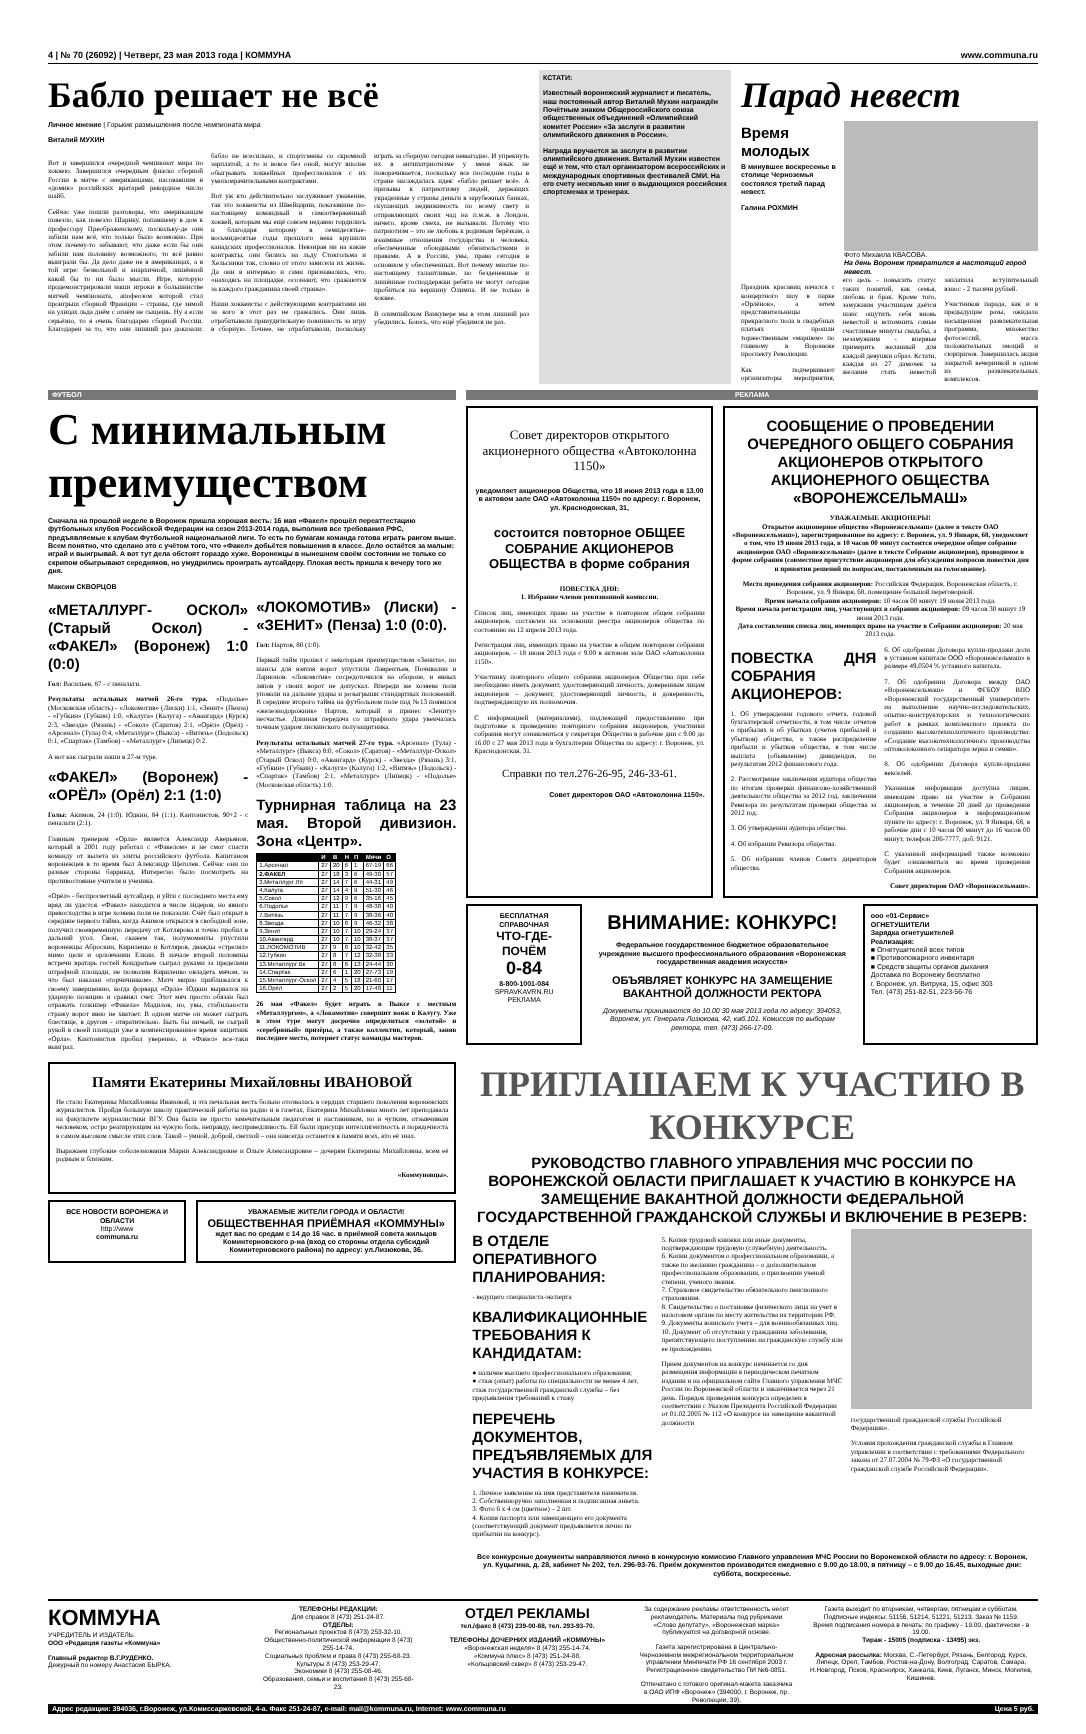4 | № 70 (26092) | Четверг, 23 мая 2013 года | КОММУНА www.communa.ru
Бабло решает не всё
Личное мнение | Горькие размышления после чемпионата мира
Виталий МУХИН
Вот и завершился очередной чемпионат мира по хоккею. Завершился очередным фиаско сборной России в матче с американцами, насовавшим в «домик» российских вратарей рекордное число шайб.
Сейчас уже пошли разговоры, что американцам повезло, как повезло Шарику, попавшему в дом к профессору Преображенскому, поскольку-де они забили нам всё, что только было возможно. При этом почему-то забывают, что даже если бы они забили нам половину возможного, то всё равно выиграли бы. Да дело даже не в американцах, а в той игре: безвольной и анархичной, лишённой какой бы то ни было мысли. Игре, которую продемонстрировали наши игроки в большинстве матчей чемпионата, апофеозом которой стал проигрыш сборной Франции – страны, где зимой на улицах льда днём с огнём не сыщешь. Ну а если серьёзно, то я очень благодарен сборной России. Благодарен за то, что они лишний раз доказали: бабло не всесильно, и спортсмены со скромной зарплатой, а то и вовсе без оной, могут вполне обыгрывать хоккейных профессионалов с их умопомрачительными контрактами.
Вот уж кто действительно заслуживает уважение, так это хоккеисты из Швейцарии, показавшие по-настоящему командный и самоотверженный хоккей, которым мы ещё совсем недавно гордились и благодаря которому в семидесятые-восьмидесятые годы прошлого века крушили канадских профессионалов. Невзирая ни на какие контракты, они бились на льду Стокгольма и Хельсинки так, словно от этого зависела их жизнь. Да они в интервью и сами признавались, что, «находясь на площадке, осознают, что сражаются за каждого гражданина своей страны».
Наши хоккеисты с действующими контрактами ни за кого в этот раз не сражались. Они лишь отрабатывали принудительную повинность за игру в сборную. Точнее, не отрабатывали, поскольку играть за сборную сегодня невыгодно. И упрекнуть их в антипатриотизме у меня язык не поворачивается, поскольку все последние годы в стране насаждалась идея: «бабло решает всё». А призывы к патриотизму людей, держащих украденные у страны деньги в зарубежных банках, скупающих недвижимость по всему свету и отправляющих своих чад на п.м.ж. в Лондон, ничего, кроме смеха, не вызывали. Потому что патриотизм – это не любовь к родимым берёзкам, а взаимные отношения государства и человека, обеспеченные обоюдными обязательствами и правами. А в России, увы, права сегодня в основном у обеспеченных. Вот почему многие по-настоящему талантливые, но безденежные и лишённые господдержки ребята не могут сегодня пробиться на вершину Олимпа. И не только в хоккее.
В олимпийском Ванкувере мы в этом лишний раз убедились. Боюсь, что ещё убедимся не раз.
КСТАТИ:
Известный воронежский журналист и писатель, наш постоянный автор Виталий Мухин награждён Почётным знаком Общероссийского союза общественных объединений «Олимпийский комитет России» «За заслуги в развитии олимпийского движения в России».
Награда вручается за заслуги в развитии олимпийского движения. Виталий Мухин известен ещё и тем, что стал организатором всероссийских и международных спортивных фестивалей СМИ. На его счету несколько книг о выдающихся российских спортсменах и тренерах.
Парад невест
Время молодых
В минувшее воскресенье в столице Черноземья состоялся третий парад невест.
Галина РОХМИН
Фото Михаила КВАСОВА.
На день Воронеж превратился в настоящий город невест.
Праздник красавиц начался с концертного шоу в парке «Орлёнок», а затем представительницы прекрасного пола в свадебных платьях прошли торжественным «маршем» по главному в Воронеже проспекту Революции.
Как подчеркивают организаторы мероприятия, его цель - повысить статус таких понятий, как семья, любовь и брак. Кроме того, замужним участницам даётся шанс ощутить себя вновь невестой и вспомнить самые счастливые минуты свадьбы, а незамужним - впервые примерить желанный для каждой девушки образ. Кстати, каждая из 27 дамочек за желание стать невестой заплатила вступительный взнос - 2 тысячи рублей.
Участников парада, как и в предыдущие разы, ожидала насыщенная развлекательная программа, множество фотосессий, масса положительных эмоций и сюрпризов. Завершилась акция закрытой вечеринкой в одном из развлекательных комплексов.
ФУТБОЛ
С минимальным преимуществом
Сначала на прошлой неделе в Воронеж пришла хорошая весть: 16 мая «Факел» прошёл переаттестацию футбольных клубов Российской Федерации на сезон 2013-2014 года, выполнив все требования РФС, предъявляемые к клубам Футбольной национальной лиги. То есть по бумагам команда готова играть рангом выше. Всем понятно, что сделано это с учётом того, что «Факел» добьётся повышения в классе. Дело остаётся за малым: играй и выигрывай. А вот тут дела обстоят гораздо хуже. Воронежцы в нынешнем своём состоянии не только со скрипом обыгрывают середняков, но умудрились проиграть аутсайдеру. Плохая весть пришла к вечеру того же дня.
Максим СКВОРЦОВ
«МЕТАЛЛУРГ- ОСКОЛ» (Старый Оскол) - «ФАКЕЛ» (Воронеж) 1:0 (0:0)
Гол: Васильев, 87 - с пенальти.
Результаты остальных матчей 26-го тура. «Подолье» (Московская область) - «Локомотив» (Лиски) 1:1, «Зенит» (Пенза) - «Губкин» (Губкин) 1:0, «Калуга» (Калуга) - «Авангард» (Курск) 2:3, «Звезда» (Рязань) - «Сокол» (Саратов) 2:1, «Орёл» (Орёл) - «Арсенал» (Тула) 0:4, «Металлург» (Выкса) - «Витязь» (Подольск) 0:1, «Спартак» (Тамбов) - «Металлург» (Липецк) 0:2.
А вот как сыграли наши в 27-м туре.
«ФАКЕЛ» (Воронеж) - «ОРЁЛ» (Орёл) 2:1 (1:0)
Голы: Акимов, 24 (1:0). Юдкин, 84 (1:1). Кантонистов, 90+2 - с пенальти (2:1).
Главным тренером «Орла» является Александр Аверьянов, который в 2001 году работал с «Факелом» и не смог спасти команду от вылета из элиты российского футбола. Капитаном воронежцев в то время был Александр Щеголев. Сейчас они по разные стороны баррикад. Интересно было посмотреть на противостояние учителя и ученика.
«Орёл» - беспросветный аутсайдер, и уйти с последнего места ему вряд ли удастся. «Факел» находится в числе лидеров, но явного превосходства в игре хозяева поля не показали. Счёт был открыт в середине первого тайма, когда Акимов открылся в свободной зоне, получил своевременную передачу от Котлярова и точно пробил в дальний угол. Свои, скажем так, полумоменты упустили воронежцы Аброскин, Кириленко и Котляров, дважды «стрелял» мимо цели и орловчанин Елкин. В начале второй половины встречи вратарь гостей Кондратьев сыграл руками за пределами штрафной площади, не позволив Кириленко овладеть мячом, за что был наказан «горчичником». Матч мирно приближался к своему завершению, когда форвард «Орла» Юдкин вырвался на ударную позицию и сравнял счет. Этот мяч просто обязан был отражать голкипер «Факела» Мадилов, но, увы, стабильности стражу ворот явно не хватает. В одном матче он может сыграть блестяще, в другом - отвратительно. Быть бы ничьей, не сыграй рукой в своей площади уже в компенсированное время защитник «Орла». Кантонистов пробил уверенно, и «Факел» все-таки выиграл.
«ЛОКОМОТИВ» (Лиски) - «ЗЕНИТ» (Пенза) 1:0 (0:0).
Гол: Нартов, 80 (1:0).
Первый тайм прошел с некоторым преимуществом «Зенита», но шансы для взятия ворот упустили Лаврентьев, Почивалин и Ларионов. «Локомотив» сосредоточился на обороне, и явных ляпов у своих ворот не допускал. Впереди же хозяева поля уповали на дальние удары и розыгрыши стандартных положений. В середине второго тайма на футбольном поле под №13 появился «железнодорожник» Нартов, который и принес «Зениту» несчастье. Длинная передача со штрафного удара увенчалась точным ударом лискинского полузащитника.
Результаты остальных матчей 27-го тура. «Арсенал» (Тула) - «Металлург» (Выкса) 8:0, «Сокол» (Саратов) - «Металлург-Оскол» (Старый Оскол) 0:0, «Авангард» (Курск) - «Звезда» (Рязань) 3:1, «Губкин» (Губкин) - «Калуга» (Калуга) 1:2, «Витязь» (Подольск) - «Спартак» (Тамбов) 2:1, «Металлург» (Липецк) - «Подолье» (Московская область) 1:0.
Турнирная таблица на 23 мая. Второй дивизион. Зона «Центр».
| | И | В | Н | П | Мячи | О |
| --- | --- | --- | --- | --- | --- | --- |
| 1.Арсенал | 27 | 20 | 6 | 1 | 67-19 | 66 |
| 2.ФАКЕЛ | 27 | 18 | 3 | 6 | 49-30 | 57 |
| 3.Металлург Лп | 27 | 14 | 7 | 6 | 44-31 | 49 |
| 4.Калуга | 27 | 14 | 4 | 9 | 51-30 | 46 |
| 5.Сокол | 27 | 12 | 9 | 6 | 35-16 | 45 |
| 6.Подолье | 27 | 11 | 7 | 9 | 48-38 | 40 |
| 7.Витязь | 27 | 11 | 7 | 9 | 38-36 | 40 |
| 8.Звезда | 27 | 10 | 8 | 9 | 46-32 | 38 |
| 9.Зенит | 27 | 10 | 7 | 10 | 29-24 | 37 |
| 10.Авангард | 27 | 10 | 7 | 10 | 38-37 | 37 |
| 11.ЛОКОМОТИВ | 27 | 9 | 8 | 10 | 32-42 | 35 |
| 12.Губкин | 27 | 8 | 7 | 12 | 32-38 | 33 |
| 13.Металлург Вк | 27 | 8 | 6 | 13 | 24-44 | 30 |
| 14.Спартак | 27 | 6 | 1 | 20 | 27-73 | 19 |
| 15.Металлург-Оскол | 27 | 4 | 5 | 18 | 21-60 | 17 |
| 16.Орёл | 27 | 2 | 5 | 20 | 17-48 | 11 |
26 мая «Факел» будет играть в Выксе с местным «Металлургом», а «Локомотив» совершит вояж в Калугу. Уже в этом туре могут досрочно определиться «золотой» и «серебряный» призёры, а также коллектив, который, заняв последнее место, потеряет статус команды мастеров.
Памяти Екатерины Михайловны ИВАНОВОЙ
Не стало Екатерины Михайловны Ивановой, и эта печальная весть больно отозвалась в сердцах старшего поколения воронежских журналистов. Пройдя большую школу практической работы на радио и в газетах, Екатерина Михайловна много лет преподавала на факультете журналистики ВГУ. Она была не просто замечательным педагогом и наставником, но и чутким, отзывчивым человеком, остро реагирующим на чужую боль, неправду, несправедливость. Ей были присущи интеллигентность и порядочность в самом высоком смысле этих слов. Такой – умной, доброй, светлой – она навсегда останется в памяти всех, кто её знал.
Выражаем глубокие соболезнования Марии Александровне и Ольге Александровне – дочерям Екатерины Михайловны, всем её родным и близким.
«Коммуновцы».
ВСЕ НОВОСТИ ВОРОНЕЖА И ОБЛАСТИ
http://www
communa.ru
УВАЖАЕМЫЕ ЖИТЕЛИ ГОРОДА И ОБЛАСТИ!
ОБЩЕСТВЕННАЯ ПРИЁМНАЯ «КОММУНЫ»
ждет вас по средам с 14 до 16 час. в приёмной совета жильцов Коминтерновского р-на (вход со стороны отдела субсидий Коминтерновского района) по адресу: ул.Лизюкова, 36.
РЕКЛАМА
Совет директоров открытого акционерного общества «Автоколонна 1150»
уведомляет акционеров Общества, что 18 июня 2013 года в 13.00 в актовом зале ОАО «Автоколонна 1150» по адресу: г. Воронеж, ул. Краснодонская, 31,
состоится повторное ОБЩЕЕ СОБРАНИЕ АКЦИОНЕРОВ ОБЩЕСТВА в форме собрания
ПОВЕСТКА ДНЯ:
1. Избрание членов ревизионной комиссии.
Список лиц, имеющих право на участие в повторном общем собрании акционеров, составлен на основании реестра акционеров общества по состоянию на 12 апреля 2013 года.
Регистрация лиц, имеющих право на участие в общем повторном собрании акционеров, – 18 июня 2013 года с 9.00 в актовом зале ОАО «Автоколонна 1150».
Участнику повторного общего собрания акционеров Общества при себе необходимо иметь документ, удостоверяющий личность, доверенным лицам акционеров – документ, удостоверяющий личность, и доверенность, подтверждающую их полномочия.
С информацией (материалами), подлежащей предоставлению при подготовке к проведению повторного собрания акционеров, участники собрания могут ознакомиться у секретаря Общества в рабочие дни с 9.00 до 16.00 с 27 мая 2013 года в бухгалтерии Общества по адресу: г. Воронеж, ул. Краснодонская, 31.
Справки по тел.276-26-95, 246-33-61.
Совет директоров ОАО «Автоколонна 1150».
СООБЩЕНИЕ О ПРОВЕДЕНИИ ОЧЕРЕДНОГО ОБЩЕГО СОБРАНИЯ АКЦИОНЕРОВ ОТКРЫТОГО АКЦИОНЕРНОГО ОБЩЕСТВА «ВОРОНЕЖСЕЛЬМАШ»
УВАЖАЕМЫЕ АКЦИОНЕРЫ!
Открытое акционерное общество «Воронежсельмаш» (далее в тексте ОАО «Воронежсельмаш»), зарегистрированное по адресу: г. Воронеж, ул. 9 Января, 68, уведомляет о том, что 19 июня 2013 года, в 10 часов 00 минут состоится очередное общее собрание акционеров ОАО «Воронежсельмаш» (далее в тексте Собрание акционеров), проводимое в форме собрания (совместное присутствие акционеров для обсуждения вопросов повестки дня и принятия решений по вопросам, поставленным на голосование).
Место проведения собрания акционеров: Российская Федерация, Воронежская область, г. Воронеж, ул. 9 Января, 68, помещение большой переговорной.
Время начала собрания акционеров: 10 часов 00 минут 19 июня 2013 года.
Время начала регистрации лиц, участвующих в собрании акционеров: 09 часов 30 минут 19 июня 2013 года.
Дата составления списка лиц, имеющих право на участие в Собрании акционеров: 20 мая 2013 года.
ПОВЕСТКА ДНЯ СОБРАНИЯ АКЦИОНЕРОВ:
1. Об утверждении годового отчета, годовой бухгалтерской отчетности, в том числе отчетов о прибылях и об убытках (счетов прибылей и убытков) общества, а также распределение прибыли и убытков общества, в том числе выплата (объявление) дивидендов, по результатам 2012 финансового года.
2. Рассмотрение заключения аудитора общества по итогам проверки финансово-хозяйственной деятельности общества за 2012 год, заключения Ревизора по результатам проверки общества за 2012 год.
3. Об утверждении аудитора общества.
4. Об избрании Ревизора общества.
5. Об избрании членов Совета директоров общества.
6. Об одобрении Договора купли-продажи доли в уставном капитале ООО «Воронежсельмаш» в размере 49,0504 % уставного капитала.
7. Об одобрении Договора между ОАО «Воронежсельмаш» и ФГБОУ ВПО «Воронежский государственный университет» на выполнение научно-исследовательских, опытно-конструкторских и технологических работ в рамках комплексного проекта по созданию высокотехнологичного производства: «Создание высокотехнологичного производства оптоволоконного сепаратора зерна и семян».
8. Об одобрении Договора купли-продажи векселей.
Указанная информация доступна лицам, имеющим право на участие в Собрании акционеров, в течение 20 дней до проведения Собрания акционеров в информационном пункте по адресу: г. Воронеж, ул. 9 Января, 68, в рабочие дни с 10 часов 00 минут до 16 часов 00 минут, телефон 206-7777, доб. 9121.
С указанной информацией также возможно будет ознакомиться во время проведения Собрания акционеров.
Совет директоров ОАО «Воронежсельмаш».
БЕСПЛАТНАЯ СПРАВОЧНАЯ
ЧТО-ГДЕ-ПОЧЁМ
0-84
8-800-1001-084
SPRAVKAVRN.RU
РЕКЛАМА
ВНИМАНИЕ: КОНКУРС!
Федеральное государственное бюджетное образовательное учреждение высшего профессионального образования «Воронежская государственная академия искусств»
ОБЪЯВЛЯЕТ КОНКУРС НА ЗАМЕЩЕНИЕ ВАКАНТНОЙ ДОЛЖНОСТИ РЕКТОРА
Документы принимаются до 10.00 30 мая 2013 года по адресу: 394053, Воронеж, ул. Генерала Лизюкова, 42, каб.101. Комиссия по выборам ректора, тел. (473) 266-17-09.
ооо «01-Сервис»
ОГНЕТУШИТЕЛИ
Зарядка огнетушителей
Реализация:
■ Огнетушителей всех типов
■ Противопожарного инвентаря
■ Средств защиты органов дыхания
Доставка по Воронежу бесплатно
г. Воронеж, ул. Витрука, 15, офис 303
Тел. (473) 251-82-51, 223-56-76
ПРИГЛАШАЕМ К УЧАСТИЮ В КОНКУРСЕ
РУКОВОДСТВО ГЛАВНОГО УПРАВЛЕНИЯ МЧС РОССИИ ПО ВОРОНЕЖСКОЙ ОБЛАСТИ ПРИГЛАШАЕТ К УЧАСТИЮ В КОНКУРСЕ НА ЗАМЕЩЕНИЕ ВАКАНТНОЙ ДОЛЖНОСТИ ФЕДЕРАЛЬНОЙ ГОСУДАРСТВЕННОЙ ГРАЖДАНСКОЙ СЛУЖБЫ И ВКЛЮЧЕНИЕ В РЕЗЕРВ:
В ОТДЕЛЕ ОПЕРАТИВНОГО ПЛАНИРОВАНИЯ:
- ведущего специалиста-эксперта
КВАЛИФИКАЦИОННЫЕ ТРЕБОВАНИЯ К КАНДИДАТАМ:
● наличие высшего профессионального образования;
● стаж (опыт) работы по специальности не менее 4 лет, стаж государственной гражданской службы – без предъявления требований к стажу
ПЕРЕЧЕНЬ ДОКУМЕНТОВ, ПРЕДЪЯВЛЯЕМЫХ ДЛЯ УЧАСТИЯ В КОНКУРСЕ:
1. Личное заявление на имя представителя нанимателя.
2. Собственноручно заполненная и подписанная анкета.
3. Фото 6 х 4 см (цветное) – 2 шт.
4. Копия паспорта или замещающего его документа (соответствующий документ предъявляется лично по прибытии на конкурс).
5. Копия трудовой книжки или иные документы, подтверждающие трудовую (служебную) деятельность.
6. Копии документов о профессиональном образовании, а также по желанию гражданина – о дополнительном профессиональном образовании, о присвоении ученой степени, ученого звания.
7. Страховое свидетельство обязательного пенсионного страхования.
8. Свидетельство о постановке физического лица на учет в налоговом органе по месту жительства на территории РФ.
9. Документы воинского учета – для военнообязанных лиц.
10. Документ об отсутствии у гражданина заболевания, препятствующего поступлению на гражданскую службу или ее прохождению.
Прием документов на конкурс начинается со дня размещения информации в периодическом печатном издании и на официальном сайте Главного управления МЧС России по Воронежской области и заканчивается через 21 день. Порядок проведения конкурса определен в соответствии с Указом Президента Российской Федерации от 01.02.2005 № 112 «О конкурсе на замещение вакантной должности
государственной гражданской службы Российской Федерации».
Условия прохождения гражданской службы в Главном управлении в соответствии с требованиями Федерального закона от 27.07.2004 № 79-ФЗ «О государственной гражданской службе Российской Федерации».
Все конкурсные документы направляются лично в конкурсную комиссию Главного управления МЧС России по Воронежской области по адресу: г. Воронеж, ул. Куцыгина, д. 28, кабинет № 202, тел. 296-93-76. Приём документов производится ежедневно с 9.00 до 18.00, в пятницу – с 9.00 до 16.45, выходные дни: суббота, воскресенье.
КОММУНА
УЧРЕДИТЕЛЬ И ИЗДАТЕЛЬ:
ООО «Редакция газеты «Коммуна»
Главный редактор В.Г.РУДЕНКО.
Дежурный по номеру Анастасия БЫРКА.
ТЕЛЕФОНЫ РЕДАКЦИИ:
Для справок 8 (473) 251-24-87.
ОТДЕЛЫ:
Региональных проектов 8 (473) 253-32-10.
Общественно-политической информации 8 (473) 255-14-74.
Социальных проблем и права 8 (473) 255-68-23.
Культуры 8 (473) 253-29-47.
Экономики 8 (473) 255-08-46.
Образования, семьи и воспитания 8 (473) 255-68-23.
ОТДЕЛ РЕКЛАМЫ
тел./факс 8 (473) 239-00-88, тел. 293-93-70.
ТЕЛЕФОНЫ ДОЧЕРНИХ ИЗДАНИЙ «КОММУНЫ»
«Воронежская неделя» 8 (473) 255-14-74.
«Коммуна плюс» 8 (473) 251-24-88.
«Кольцовский сквер» 8 (473) 253-29-47.
За содержание рекламы ответственность несет рекламодатель. Материалы под рубриками «Слово депутату», «Воронежская марка» публикуются на договорной основе.
Газета зарегистрирована в Центрально-Черноземном межрегиональном территориальном управлении Минпечати РФ 16 сентября 2003 г. Регистрационное свидетельство ПИ №6-0851.
Отпечатано с готового оригинал-макета заказчика в ОАО ИПФ «Воронеж» (394000, г. Воронеж, пр. Революции, 39).
Газета выходит по вторникам, четвергам, пятницам и субботам.
Подписные индексы: 51156, 51214, 51221, 51213. Заказ № 1159.
Время подписания номера в печать: по графику - 19.00, фактически - в 19.00.
Тираж - 15005 (подписка - 13495) экз.
Адресная рассылка: Москва, С.-Петербург, Рязань, Белгород, Курск, Липецк, Орел, Тамбов, Ростов-на-Дону, Волгоград, Саратов, Самара, Н.Новгород, Псков, Красноярск, Ханкала, Киев, Луганск, Минск, Могилев, Кишинев.
Адрес редакции: 394036, г.Воронеж, ул.Комиссаржевской, 4-а. Факс 251-24-87, e-mail: mail@kommuna.ru, Internet: www.communa.ru Цена 5 руб.